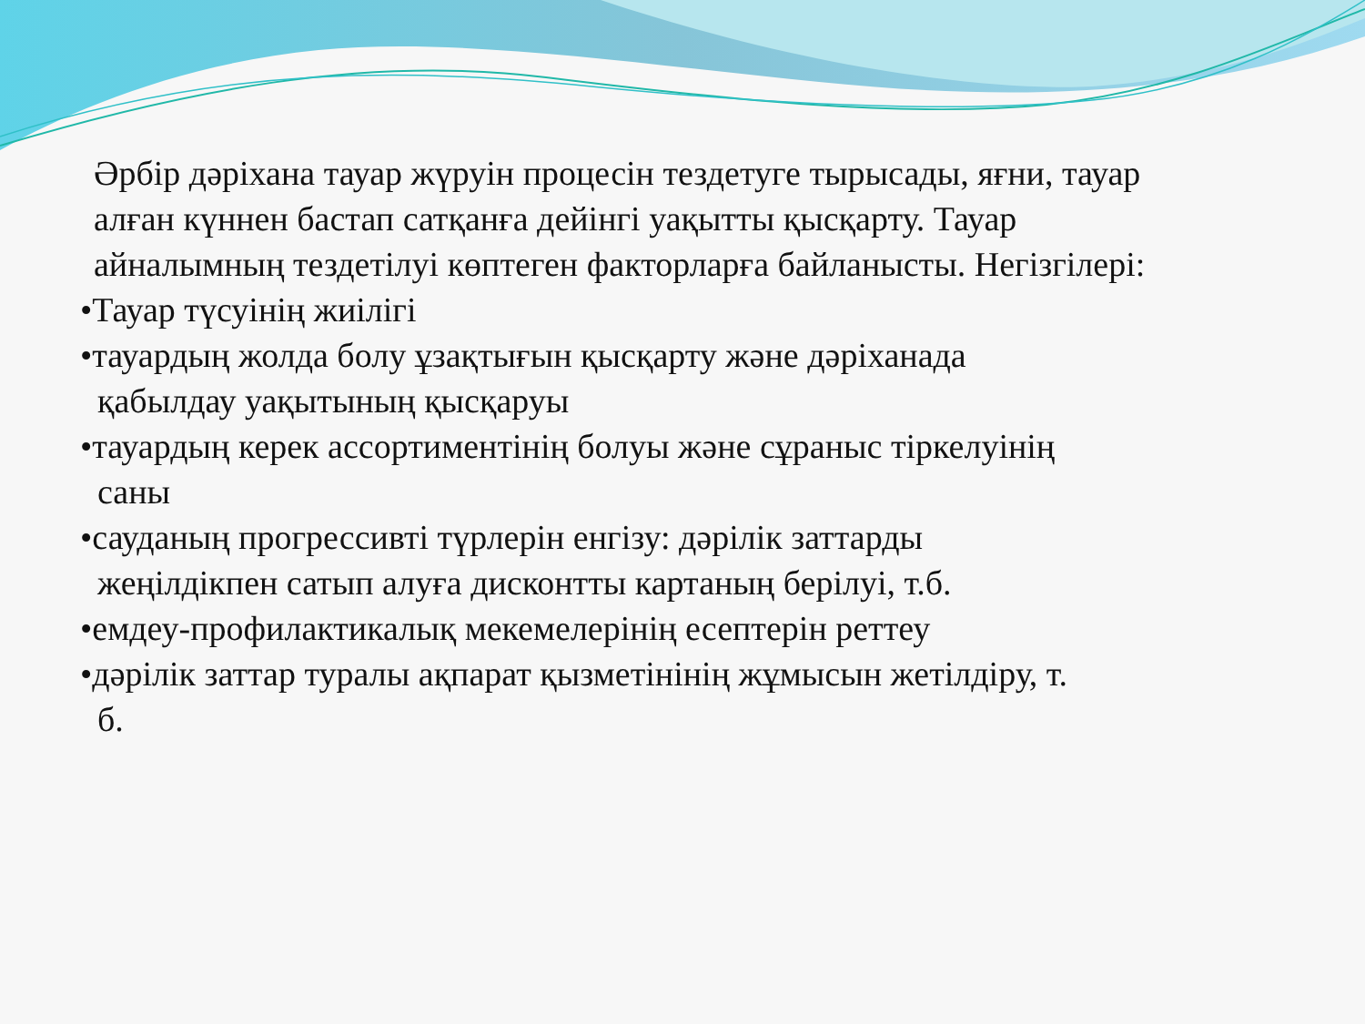Әрбір дәріхана тауар жүруін процесін тездетуге тырысады, яғни, тауар алған күннен бастап сатқанға дейінгі уақытты қысқарту. Тауар айналымның тездетілуі көптеген факторларға байланысты. Негізгілері:
•Тауар түсуінің жиілігі
•тауардың жолда болу ұзақтығын қысқарту және дәріханада
қабылдау уақытының қысқаруы
•тауардың керек ассортиментінің болуы және сұраныс тіркелуінің
саны
•сауданың прогрессивті түрлерін енгізу: дәрілік заттарды
жеңілдікпен сатып алуға дисконтты картаның берілуі, т.б.
•емдеу-профилактикалық мекемелерінің есептерін реттеу
•дәрілік заттар туралы ақпарат қызметінінің жұмысын жетілдіру, т.
б.